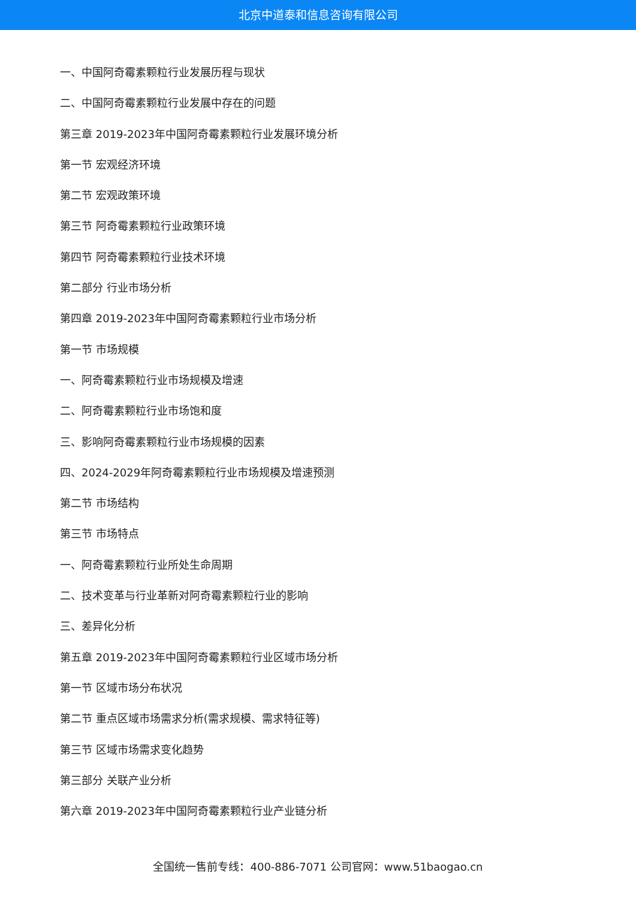北京中道泰和信息咨询有限公司
一、中国阿奇霉素颗粒行业发展历程与现状
二、中国阿奇霉素颗粒行业发展中存在的问题
第三章 2019-2023年中国阿奇霉素颗粒行业发展环境分析
第一节 宏观经济环境
第二节 宏观政策环境
第三节 阿奇霉素颗粒行业政策环境
第四节 阿奇霉素颗粒行业技术环境
第二部分 行业市场分析
第四章 2019-2023年中国阿奇霉素颗粒行业市场分析
第一节 市场规模
一、阿奇霉素颗粒行业市场规模及增速
二、阿奇霉素颗粒行业市场饱和度
三、影响阿奇霉素颗粒行业市场规模的因素
四、2024-2029年阿奇霉素颗粒行业市场规模及增速预测
第二节 市场结构
第三节 市场特点
一、阿奇霉素颗粒行业所处生命周期
二、技术变革与行业革新对阿奇霉素颗粒行业的影响
三、差异化分析
第五章 2019-2023年中国阿奇霉素颗粒行业区域市场分析
第一节 区域市场分布状况
第二节 重点区域市场需求分析(需求规模、需求特征等)
第三节 区域市场需求变化趋势
第三部分 关联产业分析
第六章 2019-2023年中国阿奇霉素颗粒行业产业链分析
全国统一售前专线：400-886-7071 公司官网：www.51baogao.cn